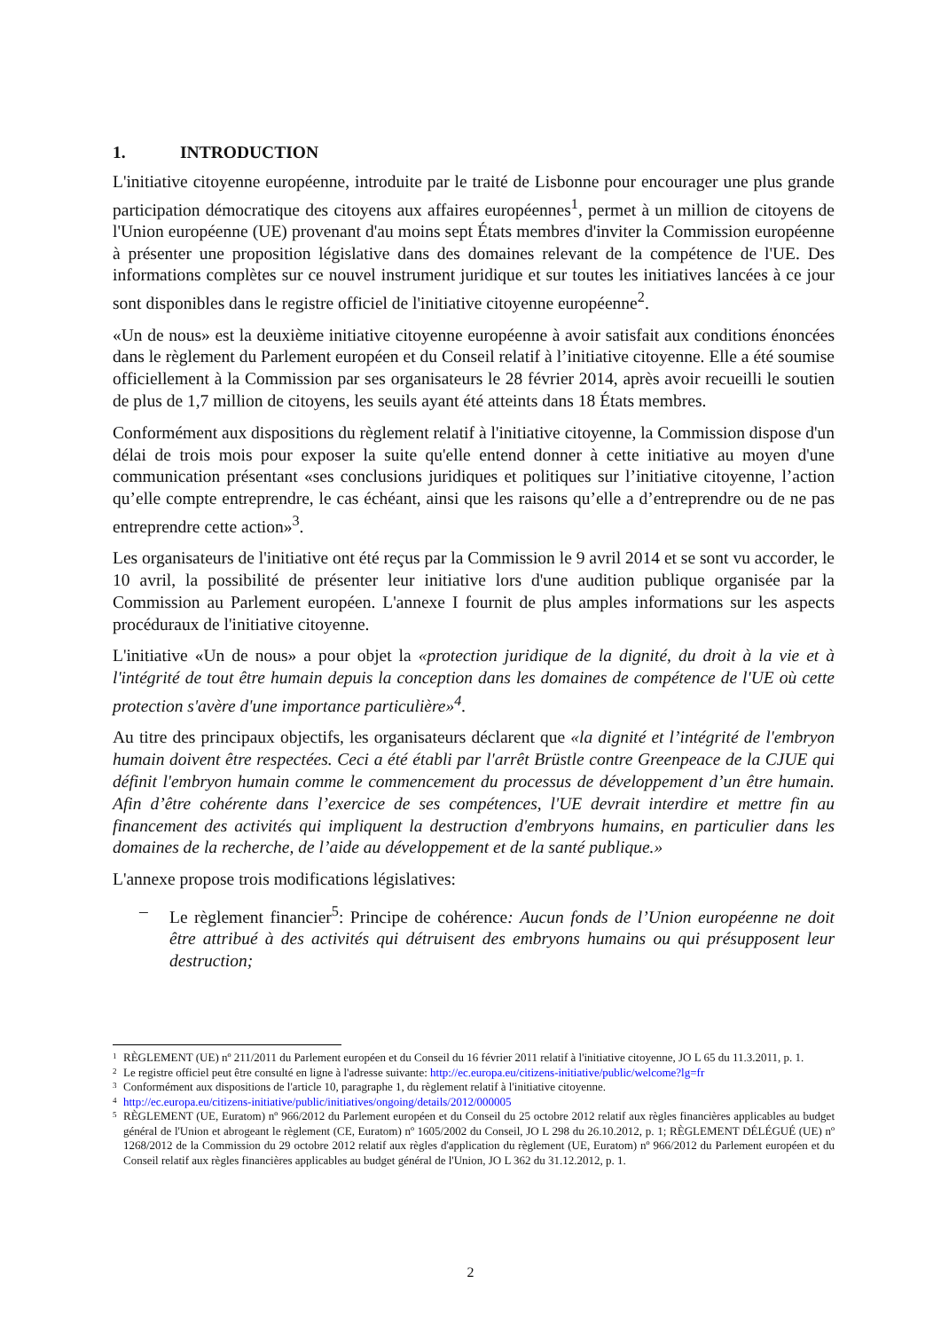1. INTRODUCTION
L'initiative citoyenne européenne, introduite par le traité de Lisbonne pour encourager une plus grande participation démocratique des citoyens aux affaires européennes<sup>1</sup>, permet à un million de citoyens de l'Union européenne (UE) provenant d'au moins sept États membres d'inviter la Commission européenne à présenter une proposition législative dans des domaines relevant de la compétence de l'UE. Des informations complètes sur ce nouvel instrument juridique et sur toutes les initiatives lancées à ce jour sont disponibles dans le registre officiel de l'initiative citoyenne européenne<sup>2</sup>.
«Un de nous» est la deuxième initiative citoyenne européenne à avoir satisfait aux conditions énoncées dans le règlement du Parlement européen et du Conseil relatif à l’initiative citoyenne. Elle a été soumise officiellement à la Commission par ses organisateurs le 28 février 2014, après avoir recueilli le soutien de plus de 1,7 million de citoyens, les seuils ayant été atteints dans 18 États membres.
Conformément aux dispositions du règlement relatif à l'initiative citoyenne, la Commission dispose d'un délai de trois mois pour exposer la suite qu'elle entend donner à cette initiative au moyen d'une communication présentant «ses conclusions juridiques et politiques sur l’initiative citoyenne, l’action qu’elle compte entreprendre, le cas échéant, ainsi que les raisons qu’elle a d’entreprendre ou de ne pas entreprendre cette action»<sup>3</sup>.
Les organisateurs de l'initiative ont été reçus par la Commission le 9 avril 2014 et se sont vu accorder, le 10 avril, la possibilité de présenter leur initiative lors d'une audition publique organisée par la Commission au Parlement européen. L'annexe I fournit de plus amples informations sur les aspects procéduraux de l'initiative citoyenne.
L'initiative «Un de nous» a pour objet la «protection juridique de la dignité, du droit à la vie et à l'intégrité de tout être humain depuis la conception dans les domaines de compétence de l'UE où cette protection s'avère d'une importance particulière»<sup>4</sup>.
Au titre des principaux objectifs, les organisateurs déclarent que «la dignité et l’intégrité de l'embryon humain doivent être respectées. Ceci a été établi par l'arrêt Brüstle contre Greenpeace de la CJUE qui définit l'embryon humain comme le commencement du processus de développement d’un être humain. Afin d’être cohérente dans l’exercice de ses compétences, l'UE devrait interdire et mettre fin au financement des activités qui impliquent la destruction d'embryons humains, en particulier dans les domaines de la recherche, de l’aide au développement et de la santé publique.»
L'annexe propose trois modifications législatives:
– Le règlement financier<sup>5</sup>: Principe de cohérence: Aucun fonds de l’Union européenne ne doit être attribué à des activités qui détruisent des embryons humains ou qui présupposent leur destruction;
1 RÈGLEMENT (UE) nº 211/2011 du Parlement européen et du Conseil du 16 février 2011 relatif à l'initiative citoyenne, JO L 65 du 11.3.2011, p. 1.
2 Le registre officiel peut être consulté en ligne à l'adresse suivante: http://ec.europa.eu/citizens-initiative/public/welcome?lg=fr
3 Conformément aux dispositions de l'article 10, paragraphe 1, du règlement relatif à l'initiative citoyenne.
4 http://ec.europa.eu/citizens-initiative/public/initiatives/ongoing/details/2012/000005
5 RÈGLEMENT (UE, Euratom) nº 966/2012 du Parlement européen et du Conseil du 25 octobre 2012 relatif aux règles financières applicables au budget général de l'Union et abrogeant le règlement (CE, Euratom) nº 1605/2002 du Conseil, JO L 298 du 26.10.2012, p. 1; RÈGLEMENT DÉLÉGUÉ (UE) nº 1268/2012 de la Commission du 29 octobre 2012 relatif aux règles d'application du règlement (UE, Euratom) nº 966/2012 du Parlement européen et du Conseil relatif aux règles financières applicables au budget général de l'Union, JO L 362 du 31.12.2012, p. 1.
2